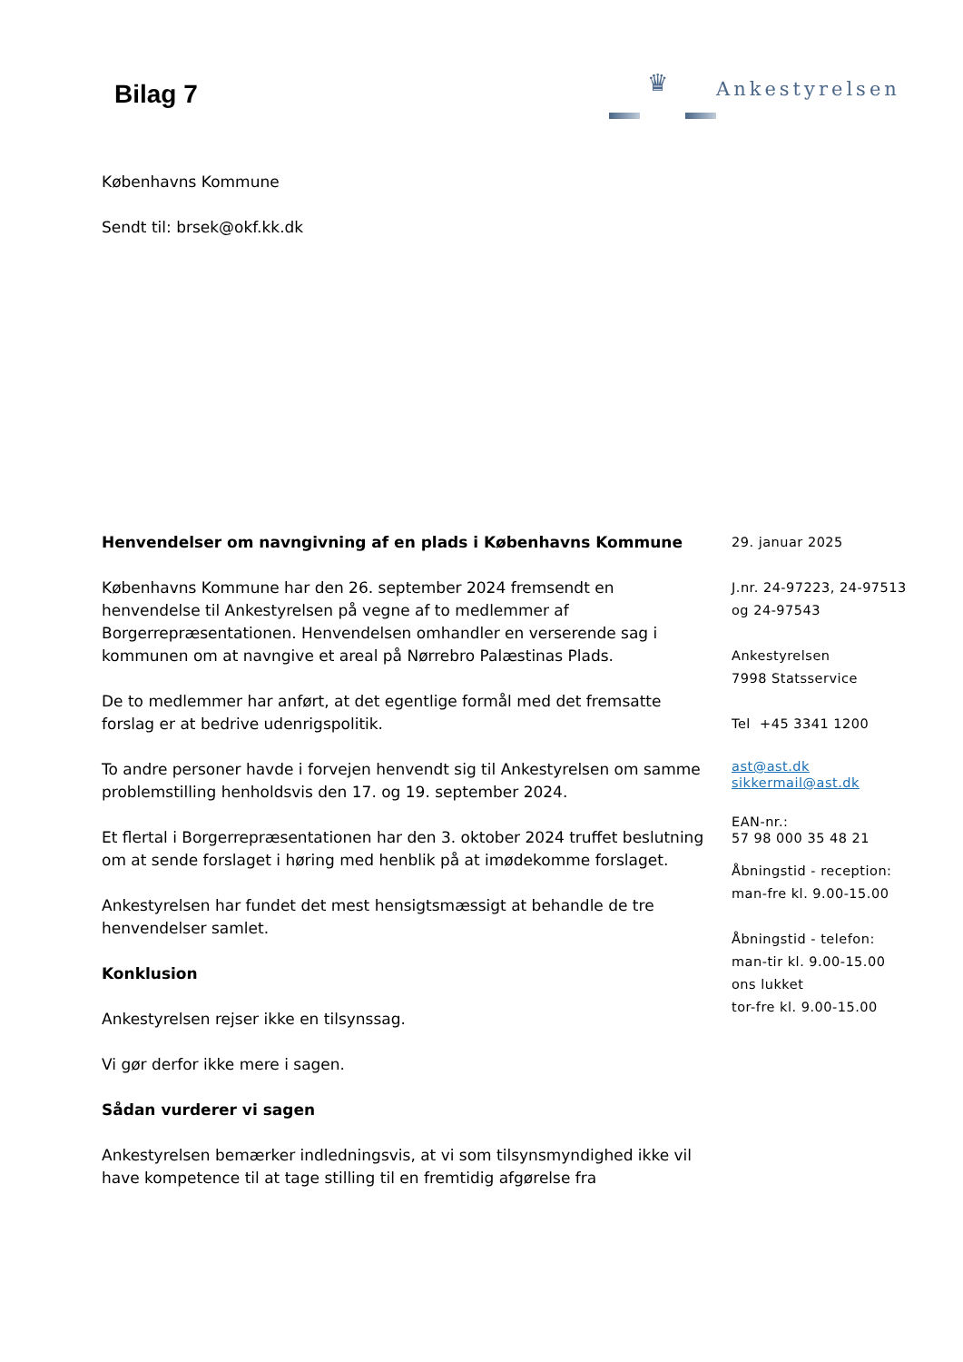Bilag 7
♛ Ankestyrelsen
Københavns Kommune
Sendt til: brsek@okf.kk.dk
Henvendelser om navngivning af en plads i Københavns Kommune
Københavns Kommune har den 26. september 2024 fremsendt en henvendelse til Ankestyrelsen på vegne af to medlemmer af Borgerrepræsentationen. Henvendelsen omhandler en verserende sag i kommunen om at navngive et areal på Nørrebro Palæstinas Plads.
De to medlemmer har anført, at det egentlige formål med det fremsatte forslag er at bedrive udenrigspolitik.
To andre personer havde i forvejen henvendt sig til Ankestyrelsen om samme problemstilling henholdsvis den 17. og 19. september 2024.
Et flertal i Borgerrepræsentationen har den 3. oktober 2024 truffet beslutning om at sende forslaget i høring med henblik på at imødekomme forslaget.
Ankestyrelsen har fundet det mest hensigtsmæssigt at behandle de tre henvendelser samlet.
Konklusion
Ankestyrelsen rejser ikke en tilsynssag.
Vi gør derfor ikke mere i sagen.
Sådan vurderer vi sagen
Ankestyrelsen bemærker indledningsvis, at vi som tilsynsmyndighed ikke vil have kompetence til at tage stilling til en fremtidig afgørelse fra
29. januar 2025
J.nr. 24-97223, 24-97513
og 24-97543
Ankestyrelsen
7998 Statsservice
Tel +45 3341 1200
ast@ast.dk
sikkermail@ast.dk
EAN-nr.:
57 98 000 35 48 21
Åbningstid - reception:
man-fre kl. 9.00-15.00
Åbningstid - telefon:
man-tir kl. 9.00-15.00
ons lukket
tor-fre kl. 9.00-15.00